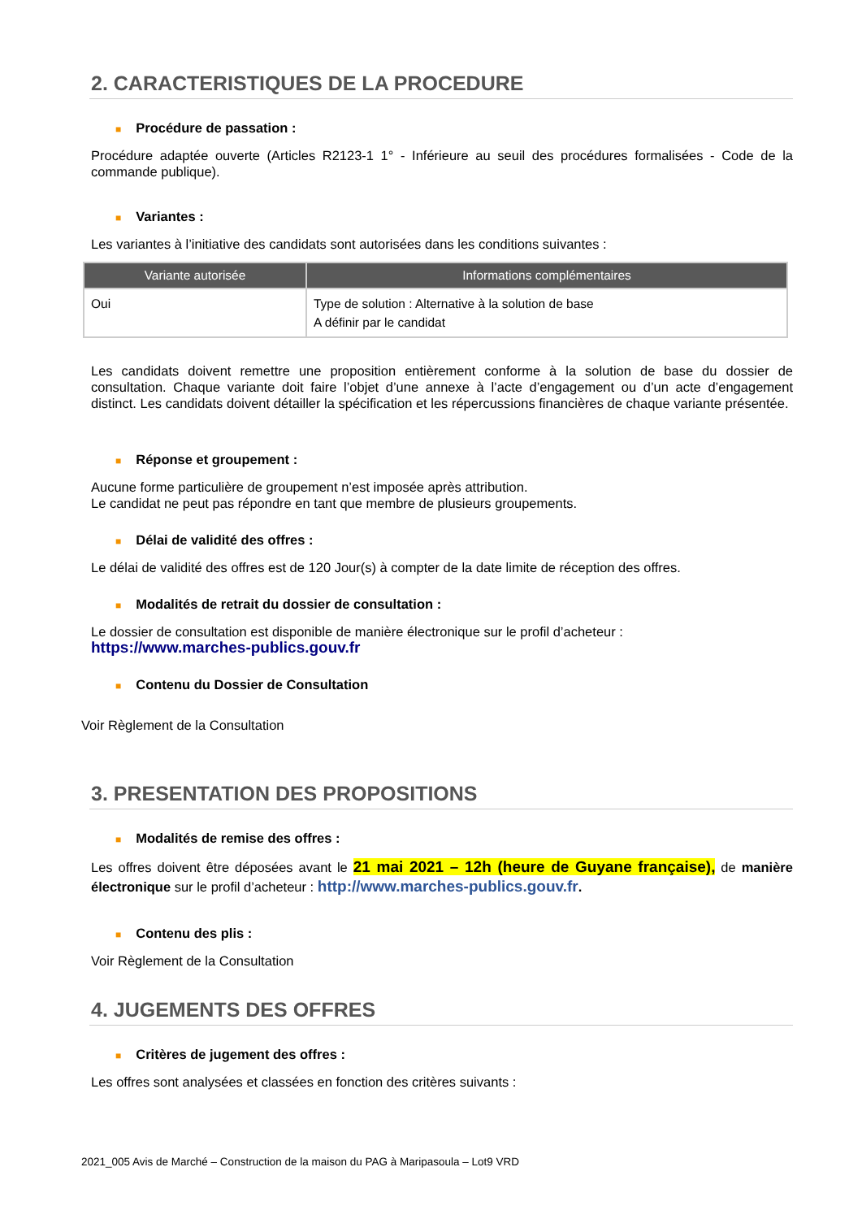2. CARACTERISTIQUES DE LA PROCEDURE
■ Procédure de passation :
Procédure adaptée ouverte (Articles R2123-1 1° - Inférieure au seuil des procédures formalisées - Code de la commande publique).
■ Variantes :
Les variantes à l’initiative des candidats sont autorisées dans les conditions suivantes :
| Variante autorisée | Informations complémentaires |
| --- | --- |
| Oui | Type de solution : Alternative à la solution de base A définir par le candidat |
Les candidats doivent remettre une proposition entièrement conforme à la solution de base du dossier de consultation. Chaque variante doit faire l’objet d’une annexe à l’acte d’engagement ou d’un acte d’engagement distinct. Les candidats doivent détailler la spécification et les répercussions financières de chaque variante présentée.
■ Réponse et groupement :
Aucune forme particulière de groupement n’est imposée après attribution.
Le candidat ne peut pas répondre en tant que membre de plusieurs groupements.
■ Délai de validité des offres :
Le délai de validité des offres est de 120 Jour(s) à compter de la date limite de réception des offres.
■ Modalités de retrait du dossier de consultation :
Le dossier de consultation est disponible de manière électronique sur le profil d’acheteur :
https://www.marches-publics.gouv.fr
■ Contenu du Dossier de Consultation
Voir Règlement de la Consultation
3. PRESENTATION DES PROPOSITIONS
■ Modalités de remise des offres :
Les offres doivent être déposées avant le 21 mai 2021 – 12h (heure de Guyane française), de manière électronique sur le profil d’acheteur : http://www.marches-publics.gouv.fr.
■ Contenu des plis :
Voir Règlement de la Consultation
4. JUGEMENTS DES OFFRES
■ Critères de jugement des offres :
Les offres sont analysées et classées en fonction des critères suivants :
2021_005 Avis de Marché – Construction de la maison du PAG à Maripasoula – Lot9 VRD